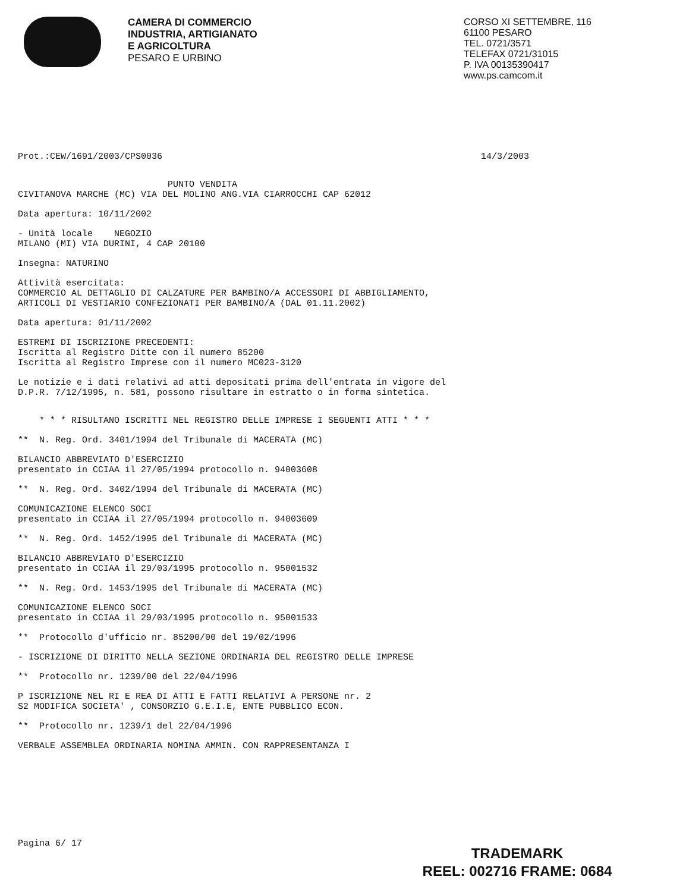CAMERA DI COMMERCIO
INDUSTRIA, ARTIGIANATO
E AGRICOLTURA
PESARO E URBINO
CORSO XI SETTEMBRE, 116
61100 PESARO
TEL. 0721/3571
TELEFAX 0721/31015
P. IVA 00135390417
www.ps.camcom.it
Prot.:CEW/1691/2003/CPS0036 14/3/2003
PUNTO VENDITA
CIVITANOVA MARCHE (MC) VIA DEL MOLINO ANG.VIA CIARROCCHI CAP 62012
Data apertura: 10/11/2002
- Unità locale NEGOZIO
MILANO (MI) VIA DURINI, 4 CAP 20100
Insegna: NATURINO
Attività esercitata:
COMMERCIO AL DETTAGLIO DI CALZATURE PER BAMBINO/A ACCESSORI DI ABBIGLIAMENTO,
ARTICOLI DI VESTIARIO CONFEZIONATI PER BAMBINO/A (DAL 01.11.2002)
Data apertura: 01/11/2002
ESTREMI DI ISCRIZIONE PRECEDENTI:
Iscritta al Registro Ditte con il numero 85200
Iscritta al Registro Imprese con il numero MC023-3120
Le notizie e i dati relativi ad atti depositati prima dell'entrata in vigore del
D.P.R. 7/12/1995, n. 581, possono risultare in estratto o in forma sintetica.
* * * RISULTANO ISCRITTI NEL REGISTRO DELLE IMPRESE I SEGUENTI ATTI * * *
** N. Reg. Ord. 3401/1994 del Tribunale di MACERATA (MC)
BILANCIO ABBREVIATO D'ESERCIZIO
presentato in CCIAA il 27/05/1994 protocollo n. 94003608
** N. Reg. Ord. 3402/1994 del Tribunale di MACERATA (MC)
COMUNICAZIONE ELENCO SOCI
presentato in CCIAA il 27/05/1994 protocollo n. 94003609
** N. Reg. Ord. 1452/1995 del Tribunale di MACERATA (MC)
BILANCIO ABBREVIATO D'ESERCIZIO
presentato in CCIAA il 29/03/1995 protocollo n. 95001532
** N. Reg. Ord. 1453/1995 del Tribunale di MACERATA (MC)
COMUNICAZIONE ELENCO SOCI
presentato in CCIAA il 29/03/1995 protocollo n. 95001533
** Protocollo d'ufficio nr. 85200/00 del 19/02/1996
- ISCRIZIONE DI DIRITTO NELLA SEZIONE ORDINARIA DEL REGISTRO DELLE IMPRESE
** Protocollo nr. 1239/00 del 22/04/1996
P ISCRIZIONE NEL RI E REA DI ATTI E FATTI RELATIVI A PERSONE nr. 2
S2 MODIFICA SOCIETA' , CONSORZIO G.E.I.E, ENTE PUBBLICO ECON.
** Protocollo nr. 1239/1 del 22/04/1996
VERBALE ASSEMBLEA ORDINARIA NOMINA AMMIN. CON RAPPRESENTANZA I
Pagina 6/ 17
TRADEMARK
REEL: 002716 FRAME: 0684